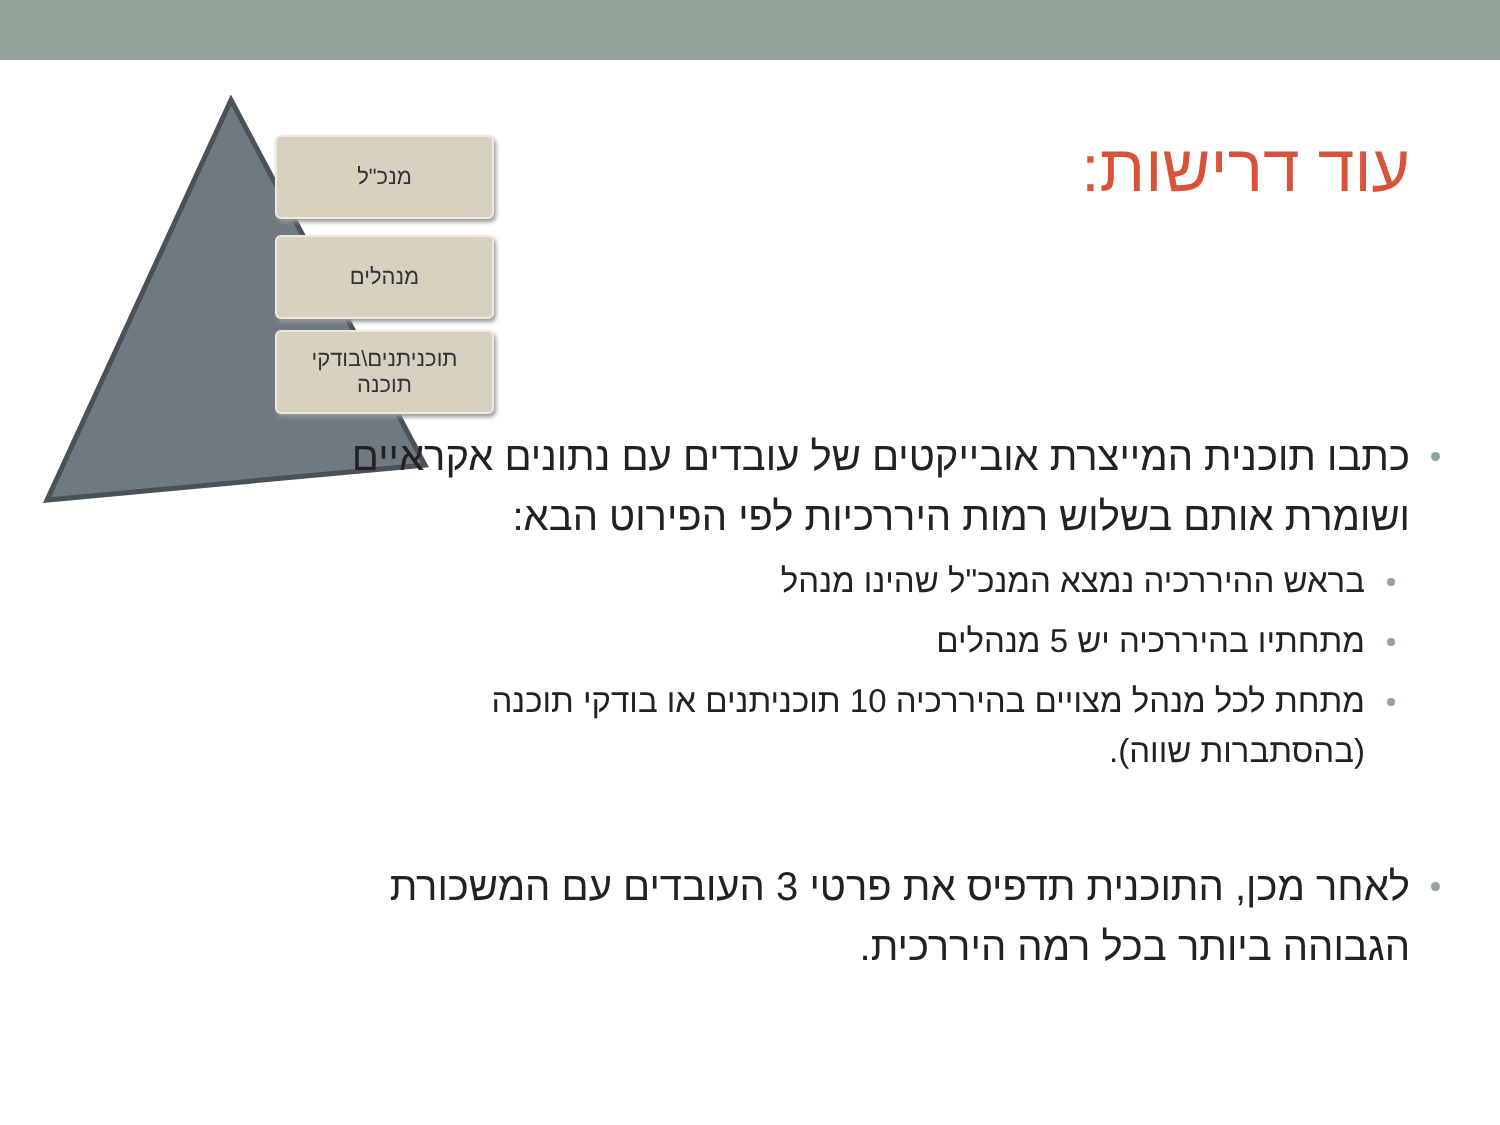מנכ"ל
מנהלים
תוכניתנים\בודקי
תוכנה
עוד דרישות:
כתבו תוכנית המייצרת אובייקטים של עובדים עם נתונים אקראיים ושומרת אותם בשלוש רמות היררכיות לפי הפירוט הבא:
בראש ההיררכיה נמצא המנכ"ל שהינו מנהל
מתחתיו בהיררכיה יש 5 מנהלים
מתחת לכל מנהל מצויים בהיררכיה 10 תוכניתנים או בודקי תוכנה (בהסתברות שווה).
לאחר מכן, התוכנית תדפיס את פרטי 3 העובדים עם המשכורת הגבוהה ביותר בכל רמה היררכית.